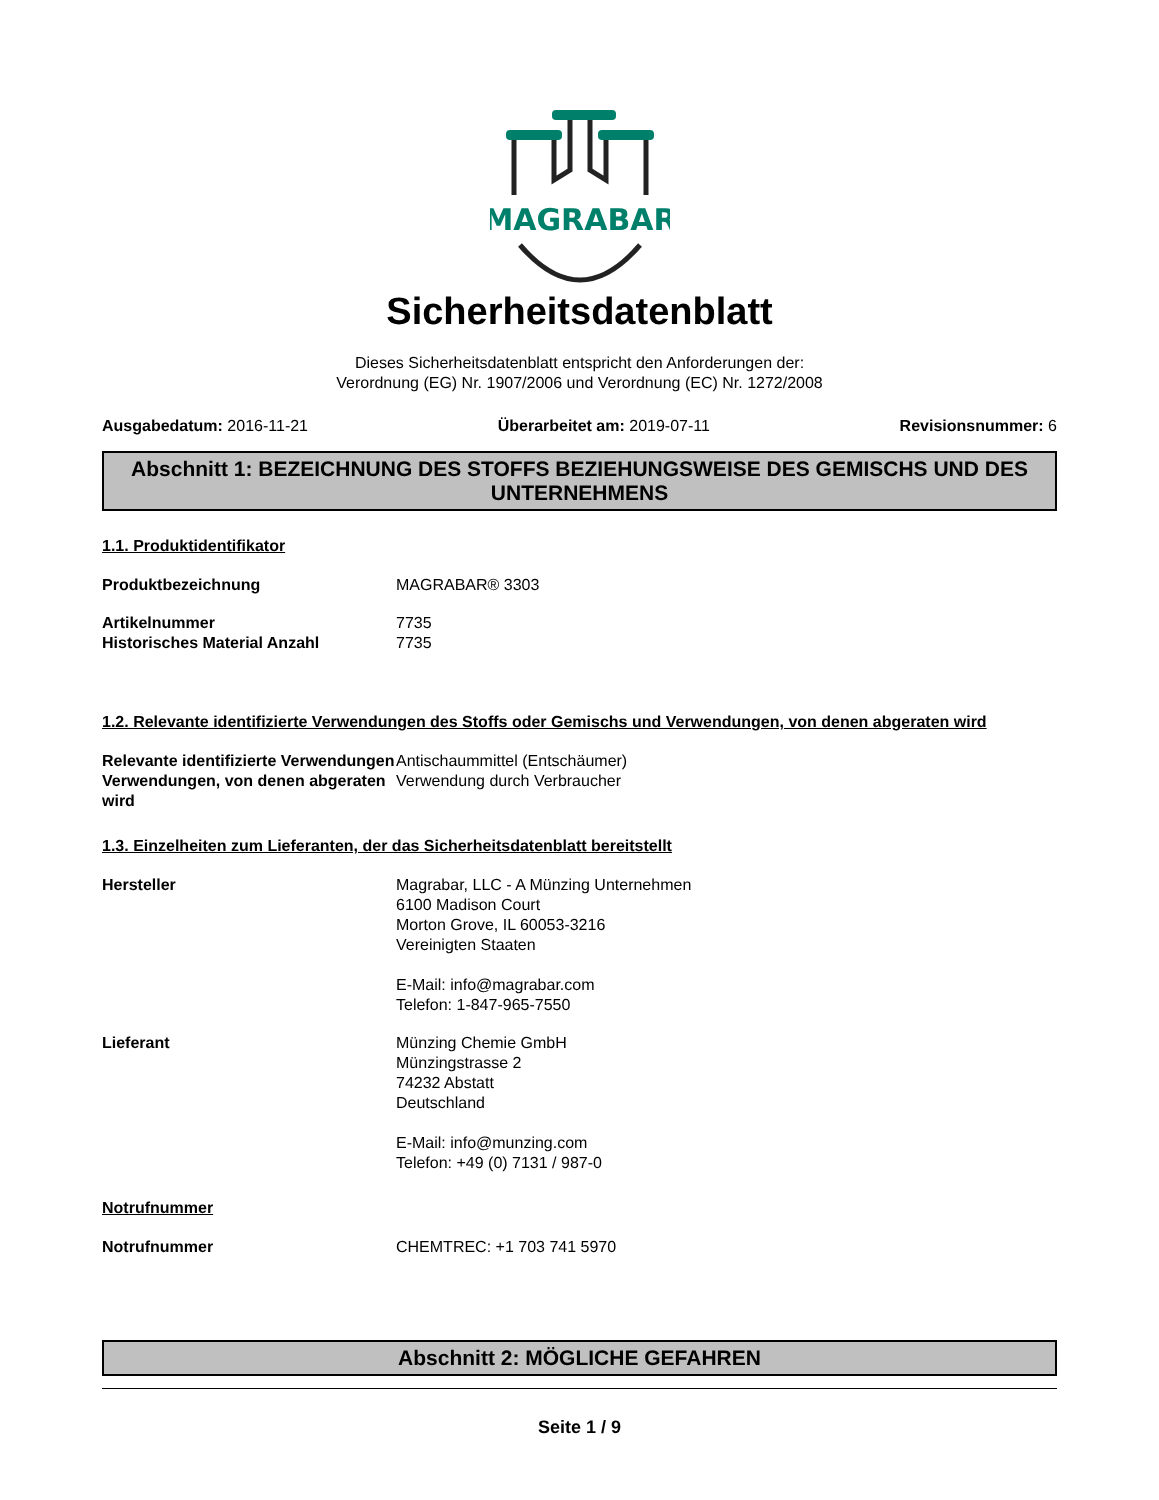MAGRABAR
Sicherheitsdatenblatt
Dieses Sicherheitsdatenblatt entspricht den Anforderungen der:
Verordnung (EG) Nr. 1907/2006 und Verordnung (EC) Nr. 1272/2008
Ausgabedatum: 2016-11-21 Überarbeitet am: 2019-07-11 Revisionsnummer: 6
Abschnitt 1: BEZEICHNUNG DES STOFFS BEZIEHUNGSWEISE DES GEMISCHS UND DES UNTERNEHMENS
1.1. Produktidentifikator
Produktbezeichnung MAGRABAR® 3303
Artikelnummer 7735
Historisches Material Anzahl 7735
1.2. Relevante identifizierte Verwendungen des Stoffs oder Gemischs und Verwendungen, von denen abgeraten wird
Relevante identifizierte Verwendungen
Antischaummittel (Entschäumer)
Verwendungen, von denen abgeraten wird
Verwendung durch Verbraucher
1.3. Einzelheiten zum Lieferanten, der das Sicherheitsdatenblatt bereitstellt
Hersteller Magrabar, LLC - A Münzing Unternehmen
6100 Madison Court
Morton Grove, IL 60053-3216
Vereinigten Staaten
E-Mail: info@magrabar.com
Telefon: 1-847-965-7550
Lieferant Münzing Chemie GmbH
Münzingstrasse 2
74232 Abstatt
Deutschland
E-Mail: info@munzing.com
Telefon: +49 (0) 7131 / 987-0
Notrufnummer
Notrufnummer CHEMTREC: +1 703 741 5970
Abschnitt 2: MÖGLICHE GEFAHREN
Seite 1 / 9